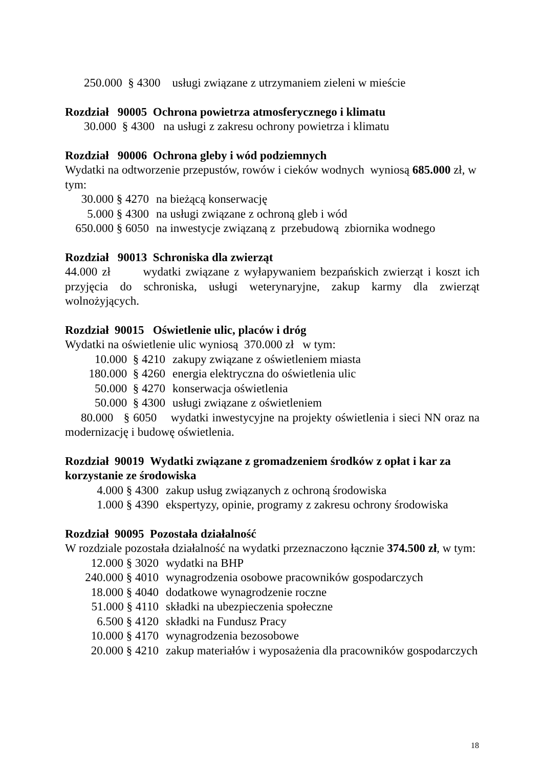250.000 § 4300 usługi związane z utrzymaniem zieleni w mieście
Rozdział 90005 Ochrona powietrza atmosferycznego i klimatu
30.000 § 4300 na usługi z zakresu ochrony powietrza i klimatu
Rozdział 90006 Ochrona gleby i wód podziemnych
Wydatki na odtworzenie przepustów, rowów i cieków wodnych wyniosą 685.000 zł, w tym:
30.000 § 4270 na bieżącą konserwację
5.000 § 4300 na usługi związane z ochroną gleb i wód
650.000 § 6050 na inwestycje związaną z przebudową zbiornika wodnego
Rozdział 90013 Schroniska dla zwierząt
44.000 zł wydatki związane z wyłapywaniem bezpańskich zwierząt i koszt ich przyjęcia do schroniska, usługi weterynaryjne, zakup karmy dla zwierząt wolnożyjących.
Rozdział 90015 Oświetlenie ulic, placów i dróg
Wydatki na oświetlenie ulic wyniosą 370.000 zł w tym:
10.000 § 4210 zakupy związane z oświetleniem miasta
180.000 § 4260 energia elektryczna do oświetlenia ulic
50.000 § 4270 konserwacja oświetlenia
50.000 § 4300 usługi związane z oświetleniem
80.000 § 6050 wydatki inwestycyjne na projekty oświetlenia i sieci NN oraz na modernizację i budowę oświetlenia.
Rozdział 90019 Wydatki związane z gromadzeniem środków z opłat i kar za korzystanie ze środowiska
4.000 § 4300 zakup usług związanych z ochroną środowiska
1.000 § 4390 ekspertyzy, opinie, programy z zakresu ochrony środowiska
Rozdział 90095 Pozostała działalność
W rozdziale pozostała działalność na wydatki przeznaczono łącznie 374.500 zł, w tym:
12.000 § 3020 wydatki na BHP
240.000 § 4010 wynagrodzenia osobowe pracowników gospodarczych
18.000 § 4040 dodatkowe wynagrodzenie roczne
51.000 § 4110 składki na ubezpieczenia społeczne
6.500 § 4120 składki na Fundusz Pracy
10.000 § 4170 wynagrodzenia bezosobowe
20.000 § 4210 zakup materiałów i wyposażenia dla pracowników gospodarczych
18